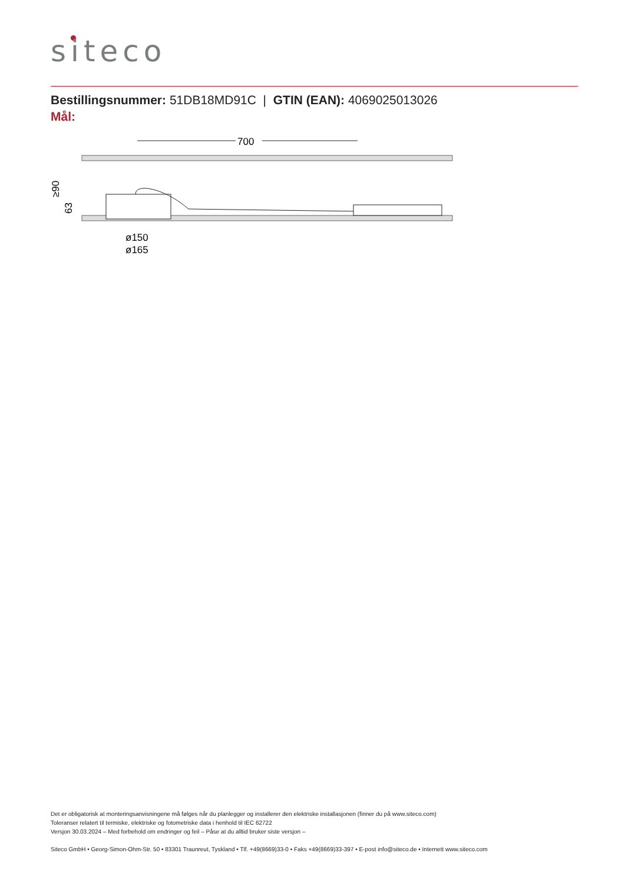siteco
Bestillingsnummer: 51DB18MD91C | GTIN (EAN): 4069025013026
Mål:
700
≥90
63
ø150
ø165
Det er obligatorisk at monteringsanvisningene må følges når du planlegger og installerer den elektriske installasjonen (finner du på www.siteco.com)
Toleranser relatert til termiske, elektriske og fotometriske data i henhold til IEC 62722
Versjon 30.03.2024 – Med forbehold om endringer og feil – Påse at du alltid bruker siste versjon –
Siteco GmbH • Georg-Simon-Ohm-Str. 50 • 83301 Traunreut, Tyskland • Tlf. +49(8669)33-0 • Faks +49(8669)33-397 • E-post info@siteco.de • Internett www.siteco.com